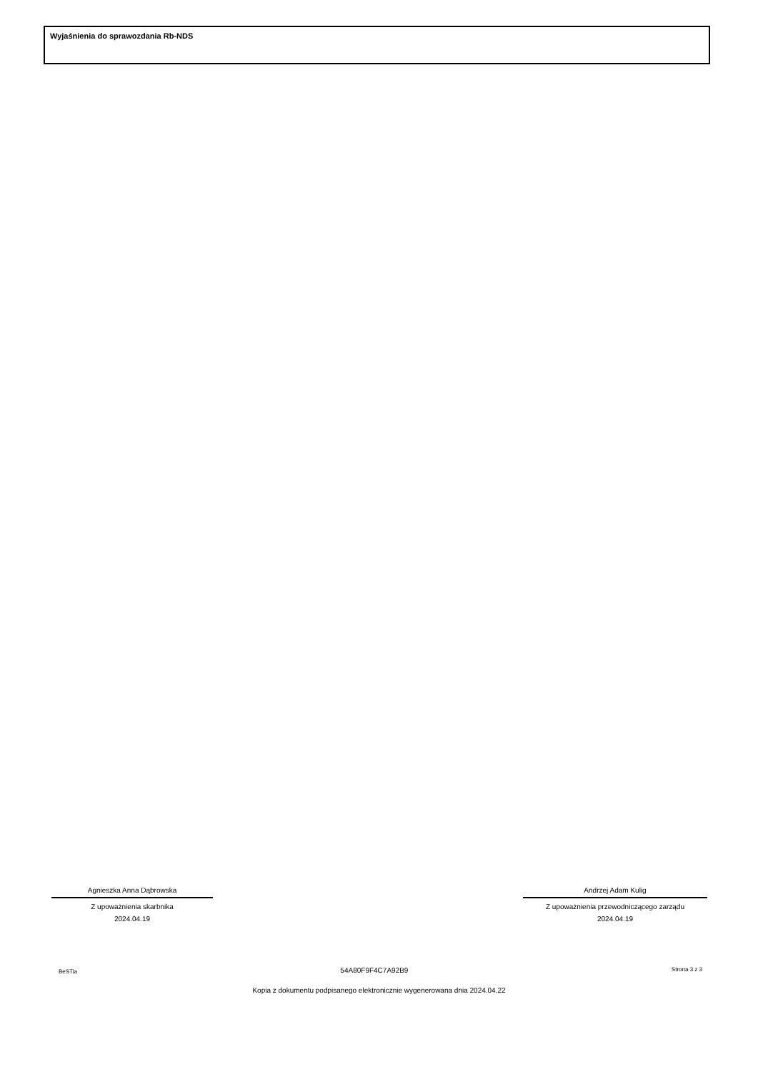Wyjaśnienia do sprawozdania Rb-NDS
Agnieszka Anna Dąbrowska
Z upoważnienia skarbnika
2024.04.19
Andrzej Adam Kulig
Z upoważnienia przewodniczącego zarządu
2024.04.19
BeSTia 54A80F9F4C7A92B9 Strona 3 z 3
Kopia z dokumentu podpisanego elektronicznie wygenerowana dnia 2024.04.22